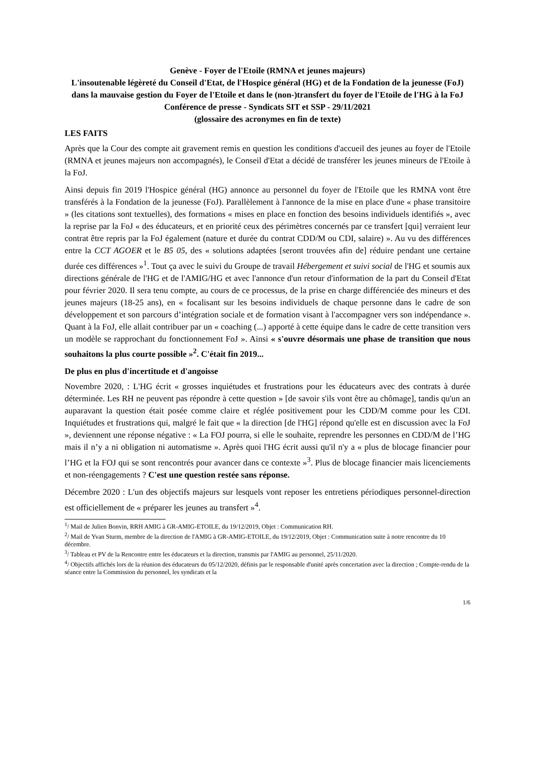Genève - Foyer de l'Etoile (RMNA et jeunes majeurs)
L'insoutenable légèreté du Conseil d'Etat, de l'Hospice général (HG) et de la Fondation de la jeunesse (FoJ) dans la mauvaise gestion du Foyer de l'Etoile et dans le (non-)transfert du foyer de l'Etoile de l'HG à la FoJ
Conférence de presse - Syndicats SIT et SSP - 29/11/2021
(glossaire des acronymes en fin de texte)
LES FAITS
Après que la Cour des compte ait gravement remis en question les conditions d'accueil des jeunes au foyer de l'Etoile (RMNA et jeunes majeurs non accompagnés), le Conseil d'Etat a décidé de transférer les jeunes mineurs de l'Etoile à la FoJ.
Ainsi depuis fin 2019 l'Hospice général (HG) annonce au personnel du foyer de l'Etoile que les RMNA vont être transférés à la Fondation de la jeunesse (FoJ). Parallèlement à l'annonce de la mise en place d'une « phase transitoire » (les citations sont textuelles), des formations « mises en place en fonction des besoins individuels identifiés », avec la reprise par la FoJ « des éducateurs, et en priorité ceux des périmètres concernés par ce transfert [qui] verraient leur contrat être repris par la FoJ également (nature et durée du contrat CDD/M ou CDI, salaire) ». Au vu des différences entre la CCT AGOER et le B5 05, des « solutions adaptées [seront trouvées afin de] réduire pendant une certaine durée ces différences »<sup>1</sup>. Tout ça avec le suivi du Groupe de travail Hébergement et suivi social de l'HG et soumis aux directions générale de l'HG et de l'AMIG/HG et avec l'annonce d'un retour d'information de la part du Conseil d'Etat pour février 2020. Il sera tenu compte, au cours de ce processus, de la prise en charge différenciée des mineurs et des jeunes majeurs (18-25 ans), en « focalisant sur les besoins individuels de chaque personne dans le cadre de son développement et son parcours d’intégration sociale et de formation visant à l'accompagner vers son indépendance ». Quant à la FoJ, elle allait contribuer par un « coaching (...) apporté à cette équipe dans le cadre de cette transition vers un modèle se rapprochant du fonctionnement FoJ ». Ainsi « s'ouvre désormais une phase de transition que nous souhaitons la plus courte possible »<sup>2</sup>. C'était fin 2019...
De plus en plus d'incertitude et d'angoisse
Novembre 2020, : L'HG écrit « grosses inquiétudes et frustrations pour les éducateurs avec des contrats à durée déterminée. Les RH ne peuvent pas répondre à cette question » [de savoir s'ils vont être au chômage], tandis qu'un an auparavant la question était posée comme claire et réglée positivement pour les CDD/M comme pour les CDI. Inquiétudes et frustrations qui, malgré le fait que « la direction [de l'HG] répond qu'elle est en discussion avec la FoJ », deviennent une réponse négative : « La FOJ pourra, si elle le souhaite, reprendre les personnes en CDD/M de l’HG mais il n’y a ni obligation ni automatisme ». Après quoi l'HG écrit aussi qu'il n'y a « plus de blocage financier pour l’HG et la FOJ qui se sont rencontrés pour avancer dans ce contexte »<sup>3</sup>. Plus de blocage financier mais licenciements et non-réengagements ? C'est une question restée sans réponse.
Décembre 2020 : L'un des objectifs majeurs sur lesquels vont reposer les entretiens périodiques personnel-direction est officiellement de « préparer les jeunes au transfert »<sup>4</sup>.
<sup>1</sup>/ Mail de Julien Bonvin, RRH AMIG à GR-AMIG-ETOILE, du 19/12/2019, Objet : Communication RH.
<sup>2</sup>/ Mail de Yvan Sturm, membre de la direction de l'AMIG à GR-AMIG-ETOILE, du 19/12/2019, Objet : Communication suite à notre rencontre du 10 décembre.
<sup>3</sup>/ Tableau et PV de la Rencontre entre les éducateurs et la direction, transmis par l'AMIG au personnel, 25/11/2020.
<sup>4</sup>/ Objectifs affichés lors de la réunion des éducateurs du 05/12/2020, définis par le responsable d'unité après concertation avec la direction ; Compte-rendu de la séance entre la Commission du personnel, les syndicats et la
1/6